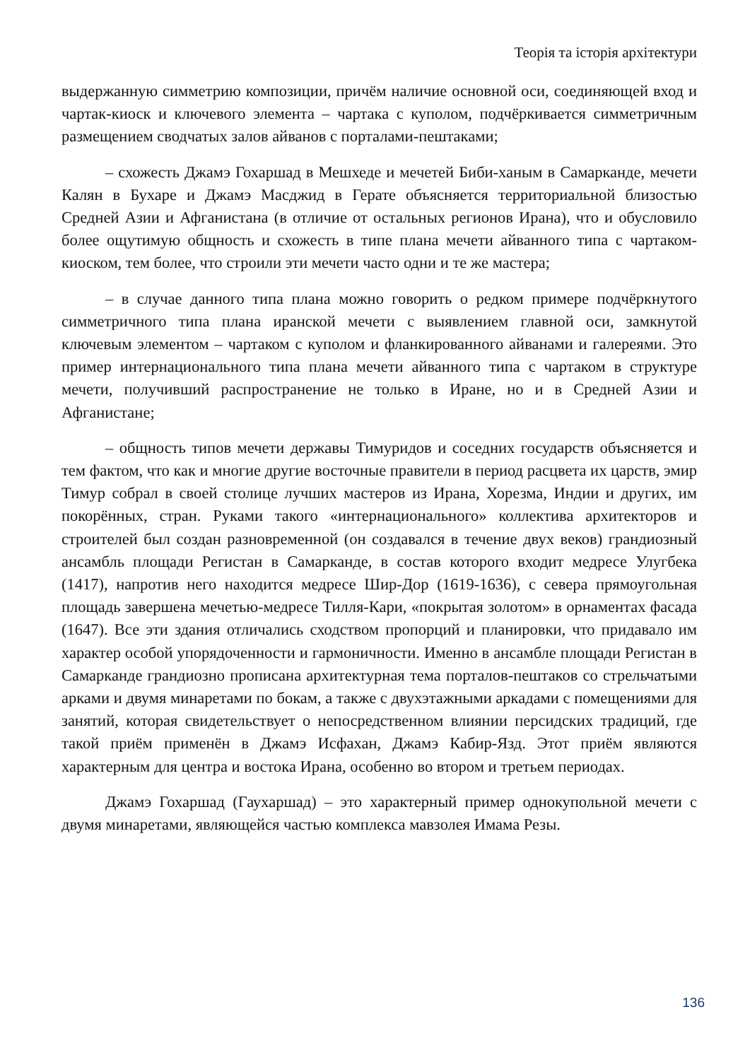Теорія та історія архітектури
выдержанную симметрию композиции, причём наличие основной оси, соединяющей вход и чартак-киоск и ключевого элемента – чартака с куполом, подчёркивается симметричным размещением сводчатых залов айванов с порталами-пештаками;
– схожесть Джамэ Гохаршад в Мешхеде и мечетей Биби-ханым в Самарканде, мечети Калян в Бухаре и Джамэ Масджид в Герате объясняется территориальной близостью Средней Азии и Афганистана (в отличие от остальных регионов Ирана), что и обусловило более ощутимую общность и схожесть в типе плана мечети айванного типа с чартаком-киоском, тем более, что строили эти мечети часто одни и те же мастера;
– в случае данного типа плана можно говорить о редком примере подчёркнутого симметричного типа плана иранской мечети с выявлением главной оси, замкнутой ключевым элементом – чартаком с куполом и фланкированного айванами и галереями. Это пример интернационального типа плана мечети айванного типа с чартаком в структуре мечети, получивший распространение не только в Иране, но и в Средней Азии и Афганистане;
– общность типов мечети державы Тимуридов и соседних государств объясняется и тем фактом, что как и многие другие восточные правители в период расцвета их царств, эмир Тимур собрал в своей столице лучших мастеров из Ирана, Хорезма, Индии и других, им покорённых, стран. Руками такого «интернационального» коллектива архитекторов и строителей был создан разновременной (он создавался в течение двух веков) грандиозный ансамбль площади Регистан в Самарканде, в состав которого входит медресе Улугбека (1417), напротив него находится медресе Шир-Дор (1619-1636), с севера прямоугольная площадь завершена мечетью-медресе Тилля-Кари, «покрытая золотом» в орнаментах фасада (1647). Все эти здания отличались сходством пропорций и планировки, что придавало им характер особой упорядоченности и гармоничности. Именно в ансамбле площади Регистан в Самарканде грандиозно прописана архитектурная тема порталов-пештаков со стрельчатыми арками и двумя минаретами по бокам, а также с двухэтажными аркадами с помещениями для занятий, которая свидетельствует о непосредственном влиянии персидских традиций, где такой приём применён в Джамэ Исфахан, Джамэ Кабир-Язд. Этот приём являются характерным для центра и востока Ирана, особенно во втором и третьем периодах.
Джамэ Гохаршад (Гаухаршад) – это характерный пример однокупольной мечети с двумя минаретами, являющейся частью комплекса мавзолея Имама Резы.
136